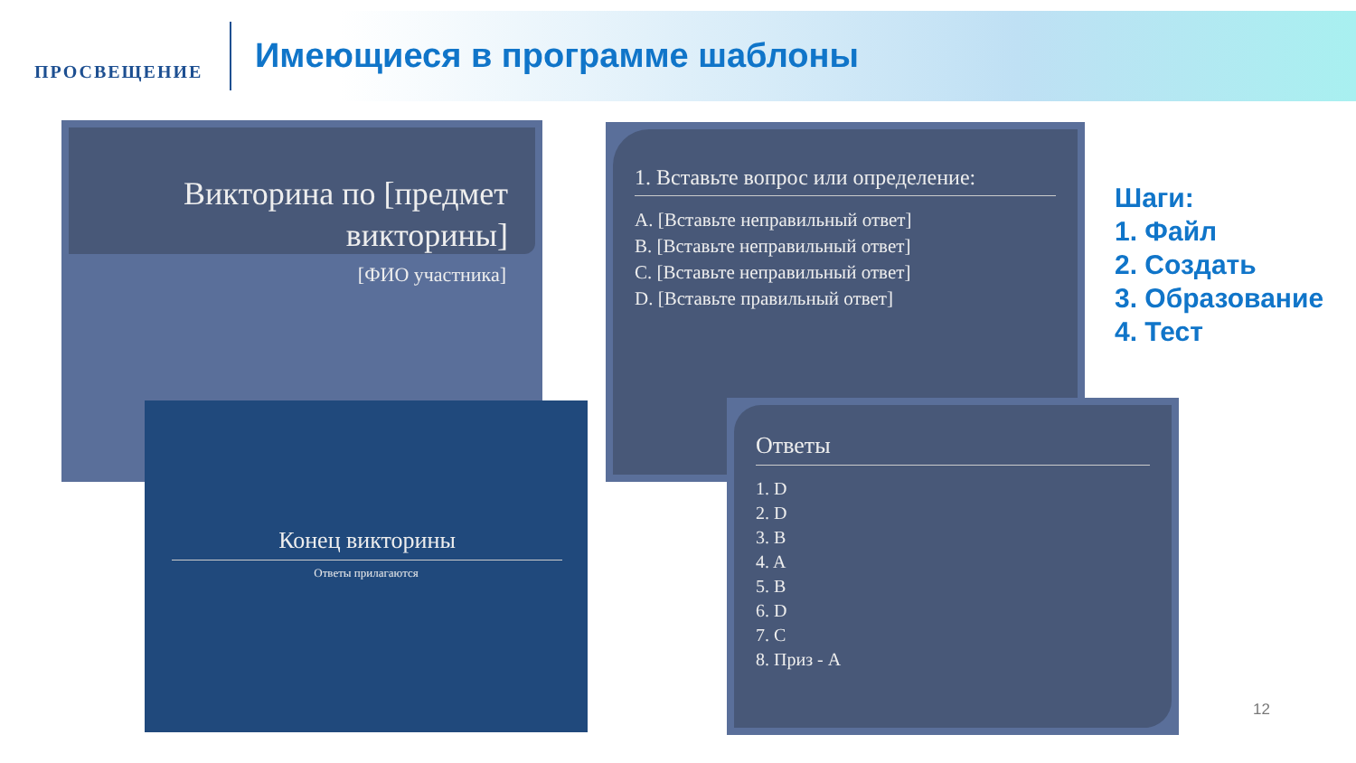ПРОСВЕЩЕНИЕ
Имеющиеся в программе шаблоны
Викторина по [предмет викторины]
[ФИО участника]
1. Вставьте вопрос или определение:
A. [Вставьте неправильный ответ]
B. [Вставьте неправильный ответ]
C. [Вставьте неправильный ответ]
D. [Вставьте правильный ответ]
Конец викторины
Ответы прилагаются
Ответы
1. D
2. D
3. B
4. A
5. B
6. D
7. C
8. Приз - A
Шаги:
1. Файл
2. Создать
3. Образование
4. Тест
12